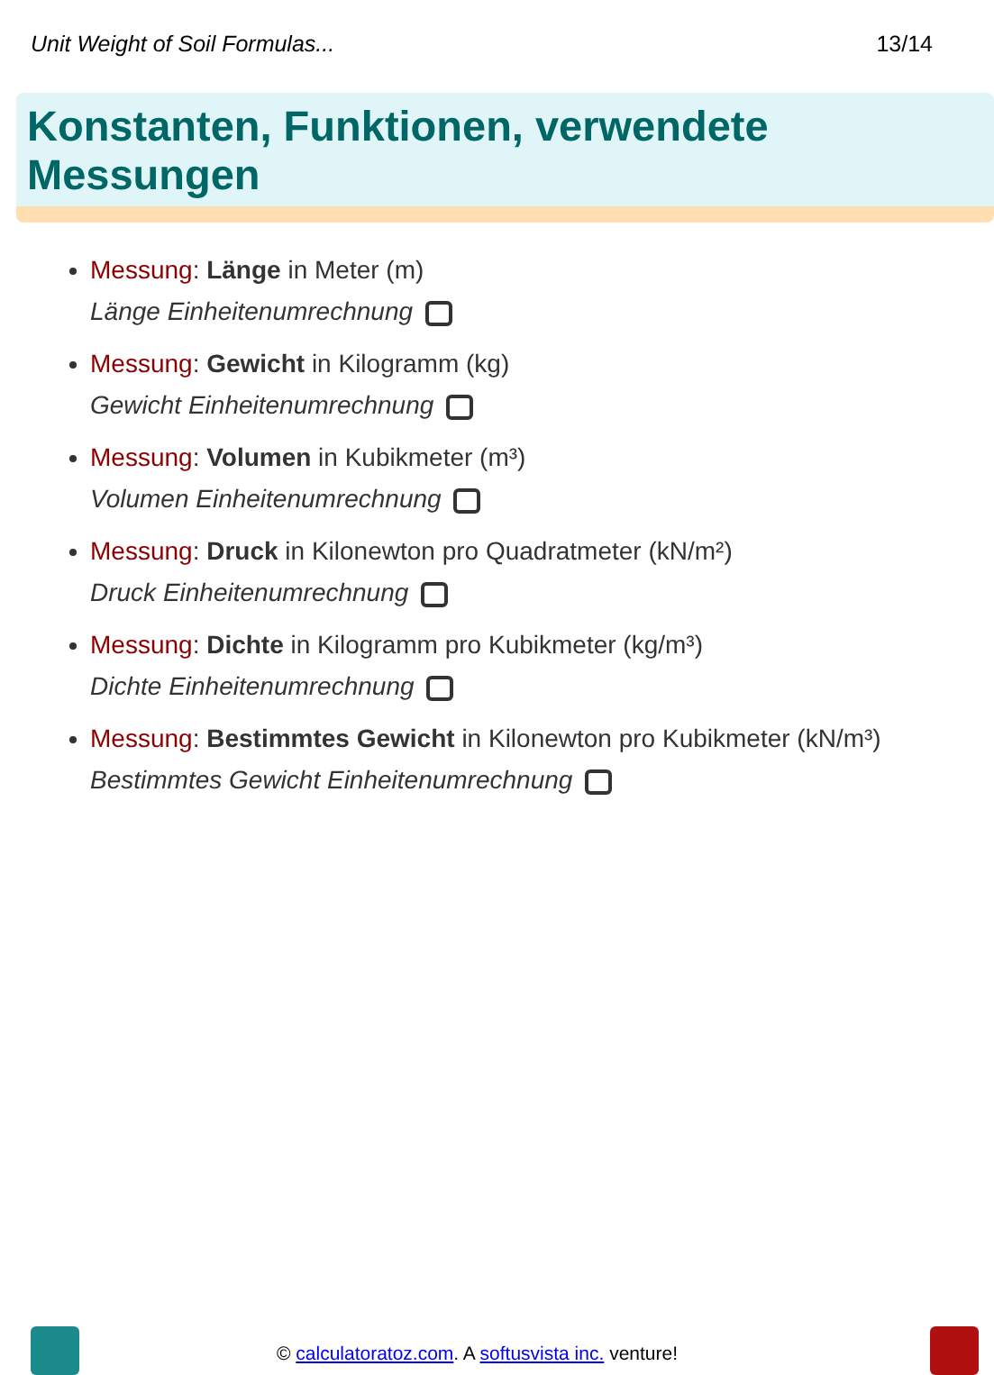Unit Weight of Soil Formulas... 13/14
Konstanten, Funktionen, verwendete Messungen
Messung: Länge in Meter (m)
Länge Einheitenumrechnung
Messung: Gewicht in Kilogramm (kg)
Gewicht Einheitenumrechnung
Messung: Volumen in Kubikmeter (m³)
Volumen Einheitenumrechnung
Messung: Druck in Kilonewton pro Quadratmeter (kN/m²)
Druck Einheitenumrechnung
Messung: Dichte in Kilogramm pro Kubikmeter (kg/m³)
Dichte Einheitenumrechnung
Messung: Bestimmtes Gewicht in Kilonewton pro Kubikmeter (kN/m³)
Bestimmtes Gewicht Einheitenumrechnung
© calculatoratoz.com. A softusvista inc. venture!